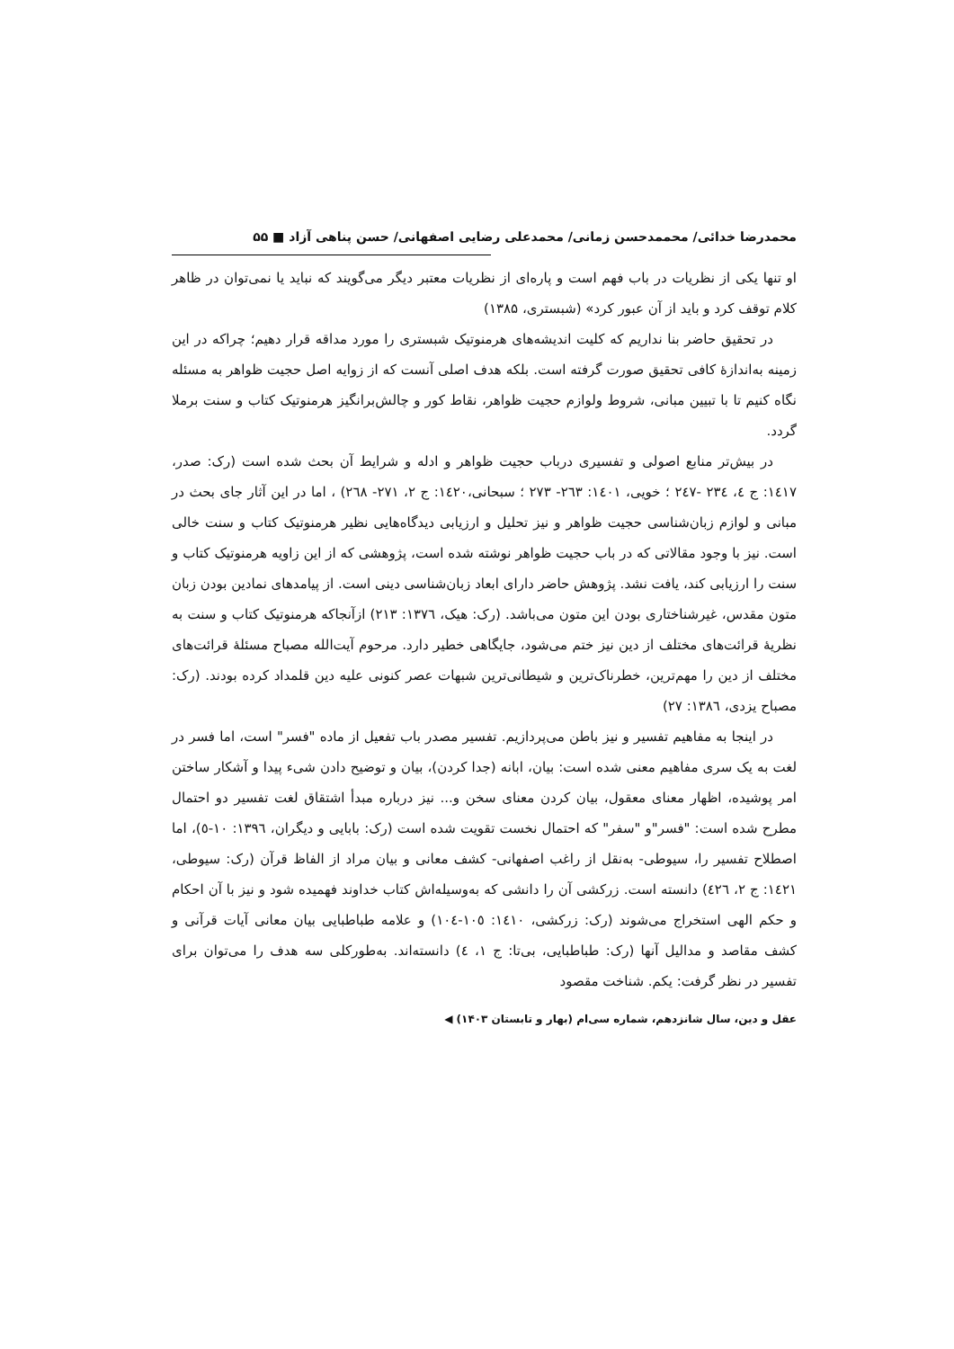محمدرضا خدائی/ محممدحسن زمانی/ محمدعلی رضایی اصفهانی/ حسن پناهی آزاد ■ ۵۵
او تنها یکی از نظریات در باب فهم است و پاره‌ای از نظریات معتبر دیگر می‌گویند که نباید یا نمی‌توان در ظاهر کلام توقف کرد و باید از آن عبور کرد» (شبستری، ۱۳۸۵)
در تحقیق حاضر بنا نداریم که کلیت اندیشه‌های هرمنوتیک شبستری را مورد مداقه قرار دهیم؛ چراکه در این زمینه به‌اندازۀ کافی تحقیق صورت گرفته است. بلکه هدف اصلی آنست که از زوایه اصل حجیت ظواهر به مسئله نگاه کنیم تا با تبیین مبانی، شروط ولوازم حجیت ظواهر، نقاط کور و چالش‌برانگیز هرمنوتیک کتاب و سنت برملا گردد.
در بیش‌تر منابع اصولی و تفسیری درباب حجیت ظواهر و ادله و شرایط آن بحث شده است (رک: صدر، ١٤١٧: ج ٤، ٢٣٤ -٢٤٧ ؛ خویی، ١٤٠١: ٢٦٣- ٢٧٣ ؛ سبحانی،١٤٢٠: ج ٢، ٢٧١- ٢٦٨) ، اما در این آثار جای بحث در مبانی و لوازم زبان‌شناسی حجیت ظواهر و نیز تحلیل و ارزیابی دیدگاه‌هایی نظیر هرمنوتیک کتاب و سنت خالی است. نیز با وجود مقالاتی که در باب حجیت ظواهر نوشته شده است، پژوهشی که از این زاویه هرمنوتیک کتاب و سنت را ارزیابی کند، یافت نشد. پژوهش حاضر دارای ابعاد زبان‌شناسی دینی است. از پیامدهای نمادین بودن زبان متون مقدس، غیرشناختاری بودن این متون می‌باشد. (رک: هیک، ١٣٧٦: ٢١٣) ازآنجاکه هرمنوتیک کتاب و سنت به نظریۀ قرائت‌های مختلف از دین نیز ختم می‌شود، جایگاهی خطیر دارد. مرحوم آیت‌الله مصباح مسئلۀ قرائت‌های مختلف از دین را مهم‌ترین، خطرناک‌ترین و شیطانی‌ترین شبهات عصر کنونی علیه دین قلمداد کرده بودند. (رک: مصباح یزدی، ١٣٨٦: ٢٧)
در اینجا به مفاهیم تفسیر و نیز باطن می‌پردازیم. تفسیر مصدر باب تفعیل از ماده "فسر" است، اما فسر در لغت به یک سری مفاهیم معنی شده است: بیان، ابانه (جدا کردن)، بیان و توضیح دادن شیء پیدا و آشکار ساختن امر پوشیده، اظهار معنای معقول، بیان کردن معنای سخن و... نیز درباره مبدأ اشتقاق لغت تفسیر دو احتمال مطرح شده است: "فسر"و "سفر" که احتمال نخست تقویت شده است (رک: بابایی و دیگران، ١٣٩٦: ١٠-٥)، اما اصطلاح تفسیر را، سیوطی- به‌نقل از راغب اصفهانی- کشف معانی و بیان مراد از الفاظ قرآن (رک: سیوطی، ١٤٢١: ج ٢، ٤٢٦) دانسته است. زرکشی آن را دانشی که به‌وسیله‌اش کتاب خداوند فهمیده شود و نیز با آن احکام و حکم الهی استخراج می‌شوند (رک: زرکشی، ١٤١٠: ١٠٥-١٠٤) و علامه طباطبایی بیان معانی آیات قرآنی و کشف مقاصد و مدالیل آنها (رک: طباطبایی، بی‌تا: ج ١، ٤) دانسته‌اند. به‌طورکلی سه هدف را می‌توان برای تفسیر در نظر گرفت: یکم. شناخت مقصود
عقل و دین، سال شانزدهم، شماره سی‌ام (بهار و تابستان ۱۴۰۳) ◀